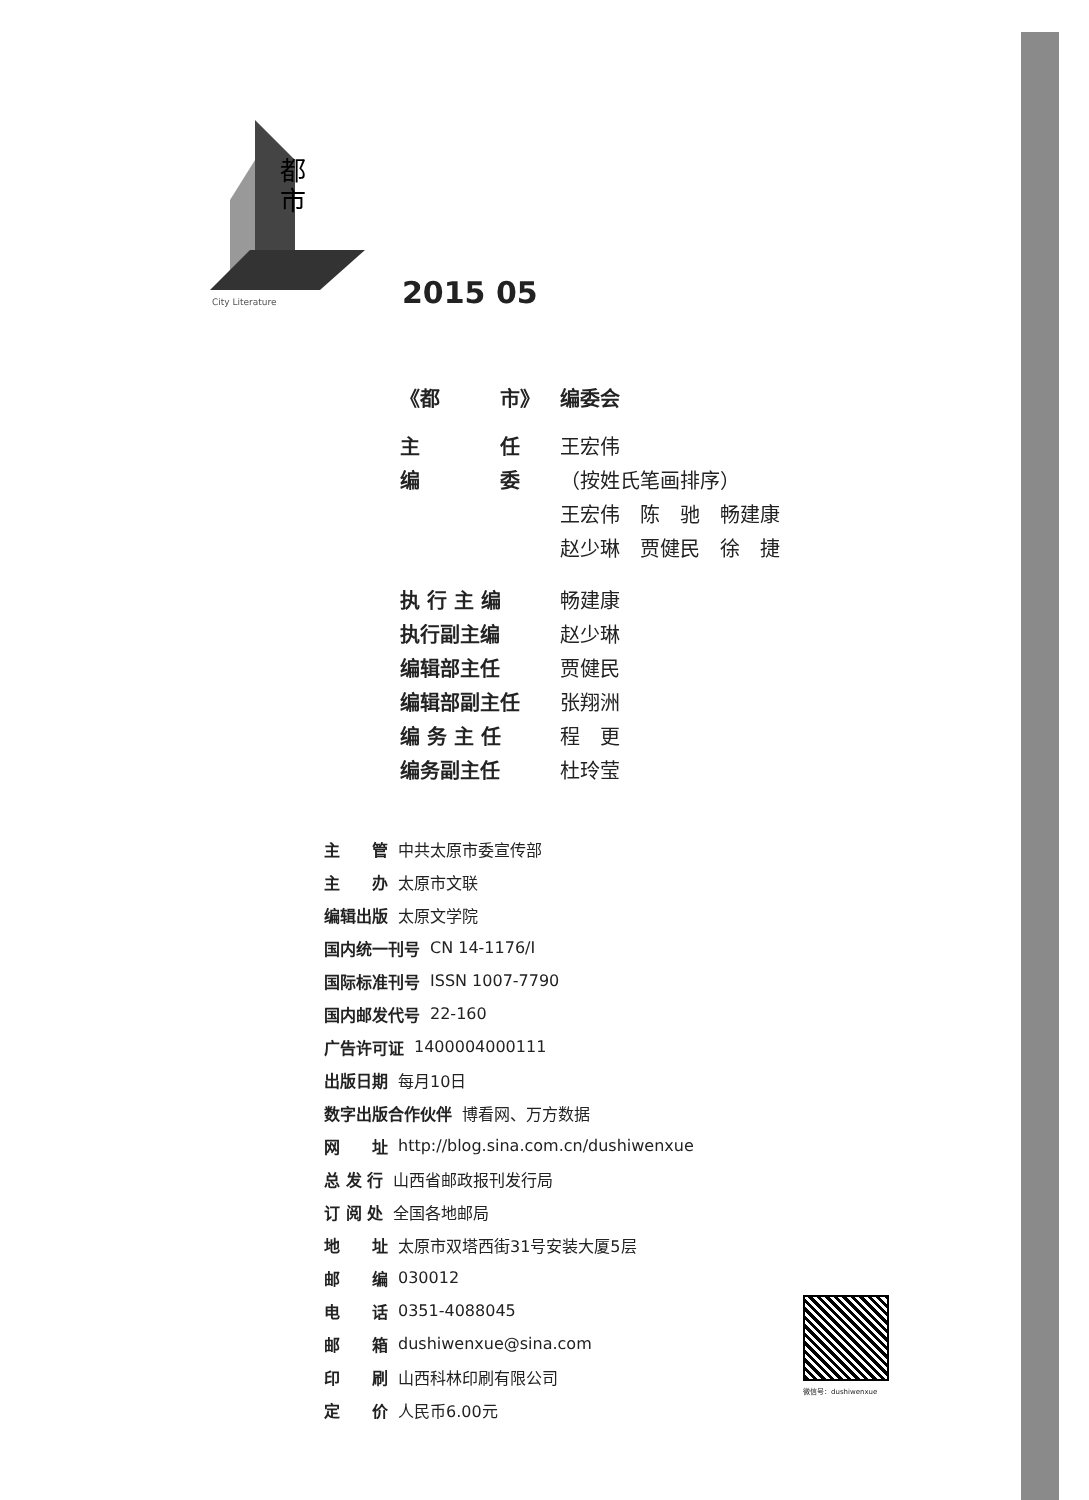都
市
City Literature
2015 05
《都　　　市》 编委会
主　　　　任 王宏伟
编　　　　委 （按姓氏笔画排序）
王宏伟　陈　驰　畅建康
赵少琳　贾健民　徐　捷
执 行 主 编 畅建康
执行副主编 赵少琳
编辑部主任 贾健民
编辑部副主任 张翔洲
编 务 主 任 程　更
编务副主任 杜玲莹
主　　管 中共太原市委宣传部
主　　办 太原市文联
编辑出版 太原文学院
国内统一刊号 CN 14-1176/I
国际标准刊号 ISSN 1007-7790
国内邮发代号 22-160
广告许可证 1400004000111
出版日期 每月10日
数字出版合作伙伴 博看网、万方数据
网　　址 http://blog.sina.com.cn/dushiwenxue
总 发 行 山西省邮政报刊发行局
订 阅 处 全国各地邮局
地　　址 太原市双塔西街31号安装大厦5层
邮　　编 030012
电　　话 0351-4088045
邮　　箱 dushiwenxue@sina.com
印　　刷 山西科林印刷有限公司
定　　价 人民币6.00元
微信号：dushiwenxue